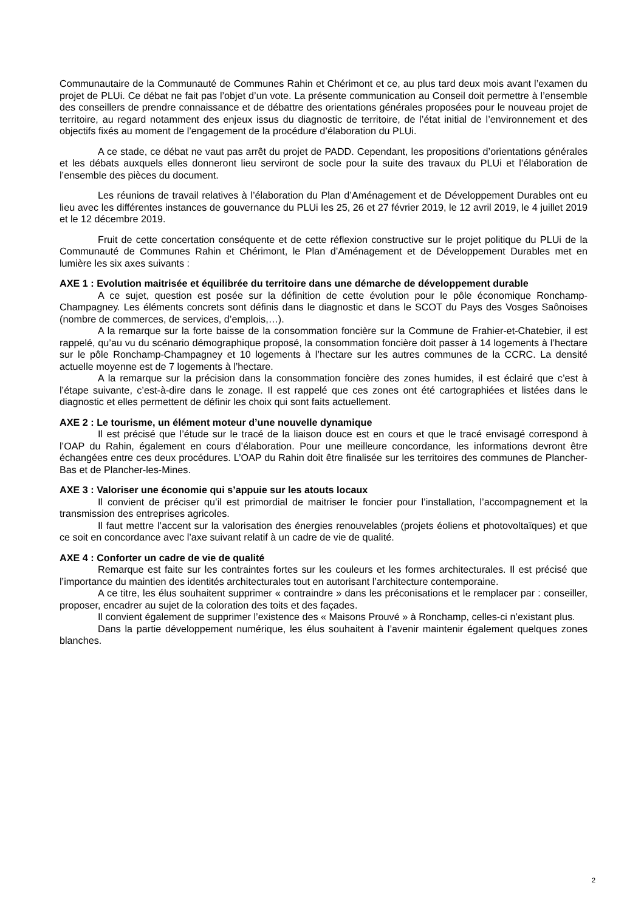Communautaire de la Communauté de Communes Rahin et Chérimont et ce, au plus tard deux mois avant l’examen du projet de PLUi. Ce débat ne fait pas l’objet d’un vote. La présente communication au Conseil doit permettre à l’ensemble des conseillers de prendre connaissance et de débattre des orientations générales proposées pour le nouveau projet de territoire, au regard notamment des enjeux issus du diagnostic de territoire, de l’état initial de l’environnement et des objectifs fixés au moment de l’engagement de la procédure d’élaboration du PLUi.
A ce stade, ce débat ne vaut pas arrêt du projet de PADD. Cependant, les propositions d’orientations générales et les débats auxquels elles donneront lieu serviront de socle pour la suite des travaux du PLUi et l’élaboration de l’ensemble des pièces du document.
Les réunions de travail relatives à l’élaboration du Plan d’Aménagement et de Développement Durables ont eu lieu avec les différentes instances de gouvernance du PLUi les 25, 26 et 27 février 2019, le 12 avril 2019, le 4 juillet 2019 et le 12 décembre 2019.
Fruit de cette concertation conséquente et de cette réflexion constructive sur le projet politique du PLUi de la Communauté de Communes Rahin et Chérimont, le Plan d’Aménagement et de Développement Durables met en lumière les six axes suivants :
AXE 1 : Evolution maitrisée et équilibrée du territoire dans une démarche de développement durable
A ce sujet, question est posée sur la définition de cette évolution pour le pôle économique Ronchamp-Champagney. Les éléments concrets sont définis dans le diagnostic et dans le SCOT du Pays des Vosges Saônoises (nombre de commerces, de services, d’emplois,…).
A la remarque sur la forte baisse de la consommation foncière sur la Commune de Frahier-et-Chatebier, il est rappelé, qu’au vu du scénario démographique proposé, la consommation foncière doit passer à 14 logements à l’hectare sur le pôle Ronchamp-Champagney et 10 logements à l’hectare sur les autres communes de la CCRC. La densité actuelle moyenne est de 7 logements à l’hectare.
A la remarque sur la précision dans la consommation foncière des zones humides, il est éclairé que c’est à l’étape suivante, c’est-à-dire dans le zonage. Il est rappelé que ces zones ont été cartographiées et listées dans le diagnostic et elles permettent de définir les choix qui sont faits actuellement.
AXE 2 : Le tourisme, un élément moteur d’une nouvelle dynamique
Il est précisé que l’étude sur le tracé de la liaison douce est en cours et que le tracé envisagé correspond à l’OAP du Rahin, également en cours d’élaboration. Pour une meilleure concordance, les informations devront être échangées entre ces deux procédures. L’OAP du Rahin doit être finalisée sur les territoires des communes de Plancher-Bas et de Plancher-les-Mines.
AXE 3 : Valoriser une économie qui s’appuie sur les atouts locaux
Il convient de préciser qu’il est primordial de maitriser le foncier pour l’installation, l’accompagnement et la transmission des entreprises agricoles.
Il faut mettre l’accent sur la valorisation des énergies renouvelables (projets éoliens et photovoltaïques) et que ce soit en concordance avec l’axe suivant relatif à un cadre de vie de qualité.
AXE 4 : Conforter un cadre de vie de qualité
Remarque est faite sur les contraintes fortes sur les couleurs et les formes architecturales. Il est précisé que l’importance du maintien des identités architecturales tout en autorisant l’architecture contemporaine.
A ce titre, les élus souhaitent supprimer « contraindre » dans les préconisations et le remplacer par : conseiller, proposer, encadrer au sujet de la coloration des toits et des façades.
Il convient également de supprimer l’existence des « Maisons Prouvé » à Ronchamp, celles-ci n’existant plus.
Dans la partie développement numérique, les élus souhaitent à l’avenir maintenir également quelques zones blanches.
2